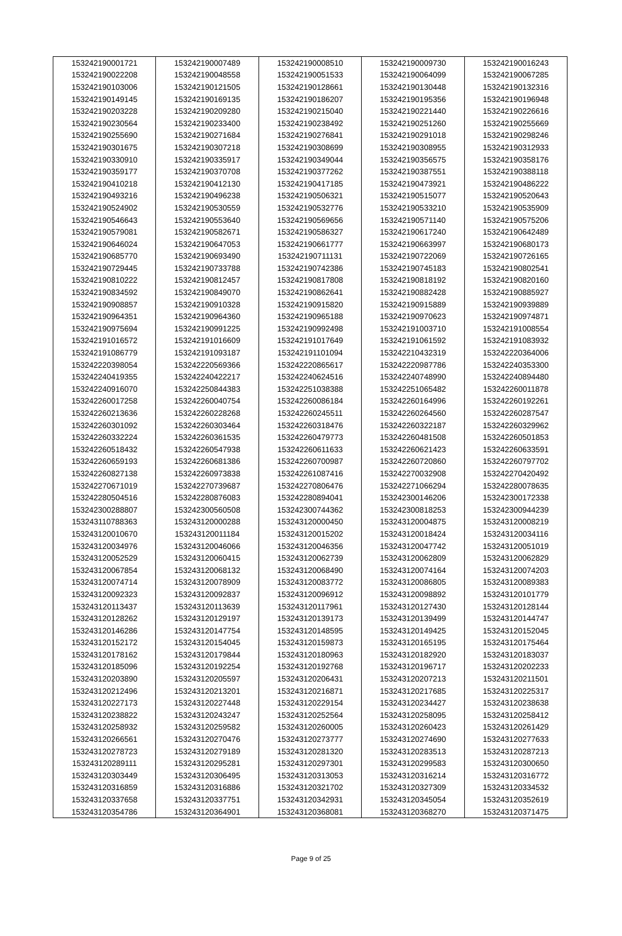| 153242190001721 | 153242190007489 | 153242190008510 | 153242190009730 | 153242190016243 |
| 153242190022208 | 153242190048558 | 153242190051533 | 153242190064099 | 153242190067285 |
| 153242190103006 | 153242190121505 | 153242190128661 | 153242190130448 | 153242190132316 |
| 153242190149145 | 153242190169135 | 153242190186207 | 153242190195356 | 153242190196948 |
| 153242190203228 | 153242190209280 | 153242190215040 | 153242190221440 | 153242190226616 |
| 153242190230564 | 153242190233400 | 153242190238492 | 153242190251260 | 153242190255669 |
| 153242190255690 | 153242190271684 | 153242190276841 | 153242190291018 | 153242190298246 |
| 153242190301675 | 153242190307218 | 153242190308699 | 153242190308955 | 153242190312933 |
| 153242190330910 | 153242190335917 | 153242190349044 | 153242190356575 | 153242190358176 |
| 153242190359177 | 153242190370708 | 153242190377262 | 153242190387551 | 153242190388118 |
| 153242190410218 | 153242190412130 | 153242190417185 | 153242190473921 | 153242190486222 |
| 153242190493216 | 153242190496238 | 153242190506321 | 153242190515077 | 153242190520643 |
| 153242190524902 | 153242190530559 | 153242190532776 | 153242190533210 | 153242190535909 |
| 153242190546643 | 153242190553640 | 153242190569656 | 153242190571140 | 153242190575206 |
| 153242190579081 | 153242190582671 | 153242190586327 | 153242190617240 | 153242190642489 |
| 153242190646024 | 153242190647053 | 153242190661777 | 153242190663997 | 153242190680173 |
| 153242190685770 | 153242190693490 | 153242190711131 | 153242190722069 | 153242190726165 |
| 153242190729445 | 153242190733788 | 153242190742386 | 153242190745183 | 153242190802541 |
| 153242190810222 | 153242190812457 | 153242190817808 | 153242190818192 | 153242190820160 |
| 153242190834592 | 153242190849070 | 153242190862641 | 153242190882428 | 153242190885927 |
| 153242190908857 | 153242190910328 | 153242190915820 | 153242190915889 | 153242190939889 |
| 153242190964351 | 153242190964360 | 153242190965188 | 153242190970623 | 153242190974871 |
| 153242190975694 | 153242190991225 | 153242190992498 | 153242191003710 | 153242191008554 |
| 153242191016572 | 153242191016609 | 153242191017649 | 153242191061592 | 153242191083932 |
| 153242191086779 | 153242191093187 | 153242191101094 | 153242210432319 | 153242220364006 |
| 153242220398054 | 153242220569366 | 153242220865617 | 153242220987786 | 153242240353300 |
| 153242240419355 | 153242240422217 | 153242240624516 | 153242240748990 | 153242240894480 |
| 153242240916070 | 153242250844383 | 153242251038388 | 153242251065482 | 153242260011878 |
| 153242260017258 | 153242260040754 | 153242260086184 | 153242260164996 | 153242260192261 |
| 153242260213636 | 153242260228268 | 153242260245511 | 153242260264560 | 153242260287547 |
| 153242260301092 | 153242260303464 | 153242260318476 | 153242260322187 | 153242260329962 |
| 153242260332224 | 153242260361535 | 153242260479773 | 153242260481508 | 153242260501853 |
| 153242260518432 | 153242260547938 | 153242260611633 | 153242260621423 | 153242260633591 |
| 153242260659193 | 153242260681386 | 153242260700987 | 153242260720860 | 153242260797702 |
| 153242260827138 | 153242260973838 | 153242261087416 | 153242270032908 | 153242270420492 |
| 153242270671019 | 153242270739687 | 153242270806476 | 153242271066294 | 153242280078635 |
| 153242280504516 | 153242280876083 | 153242280894041 | 153242300146206 | 153242300172338 |
| 153242300288807 | 153242300560508 | 153242300744362 | 153242300818253 | 153242300944239 |
| 153243110788363 | 153243120000288 | 153243120000450 | 153243120004875 | 153243120008219 |
| 153243120010670 | 153243120011184 | 153243120015202 | 153243120018424 | 153243120034116 |
| 153243120034976 | 153243120046066 | 153243120046356 | 153243120047742 | 153243120051019 |
| 153243120052529 | 153243120060415 | 153243120062739 | 153243120062809 | 153243120062829 |
| 153243120067854 | 153243120068132 | 153243120068490 | 153243120074164 | 153243120074203 |
| 153243120074714 | 153243120078909 | 153243120083772 | 153243120086805 | 153243120089383 |
| 153243120092323 | 153243120092837 | 153243120096912 | 153243120098892 | 153243120101779 |
| 153243120113437 | 153243120113639 | 153243120117961 | 153243120127430 | 153243120128144 |
| 153243120128262 | 153243120129197 | 153243120139173 | 153243120139499 | 153243120144747 |
| 153243120146286 | 153243120147754 | 153243120148595 | 153243120149425 | 153243120152045 |
| 153243120152172 | 153243120154045 | 153243120159873 | 153243120165195 | 153243120175464 |
| 153243120178162 | 153243120179844 | 153243120180963 | 153243120182920 | 153243120183037 |
| 153243120185096 | 153243120192254 | 153243120192768 | 153243120196717 | 153243120202233 |
| 153243120203890 | 153243120205597 | 153243120206431 | 153243120207213 | 153243120211501 |
| 153243120212496 | 153243120213201 | 153243120216871 | 153243120217685 | 153243120225317 |
| 153243120227173 | 153243120227448 | 153243120229154 | 153243120234427 | 153243120238638 |
| 153243120238822 | 153243120243247 | 153243120252564 | 153243120258095 | 153243120258412 |
| 153243120258932 | 153243120259582 | 153243120260005 | 153243120260423 | 153243120261429 |
| 153243120266561 | 153243120270476 | 153243120273777 | 153243120274690 | 153243120277633 |
| 153243120278723 | 153243120279189 | 153243120281320 | 153243120283513 | 153243120287213 |
| 153243120289111 | 153243120295281 | 153243120297301 | 153243120299583 | 153243120300650 |
| 153243120303449 | 153243120306495 | 153243120313053 | 153243120316214 | 153243120316772 |
| 153243120316859 | 153243120316886 | 153243120321702 | 153243120327309 | 153243120334532 |
| 153243120337658 | 153243120337751 | 153243120342931 | 153243120345054 | 153243120352619 |
| 153243120354786 | 153243120364901 | 153243120368081 | 153243120368270 | 153243120371475 |
Page 9 of 25